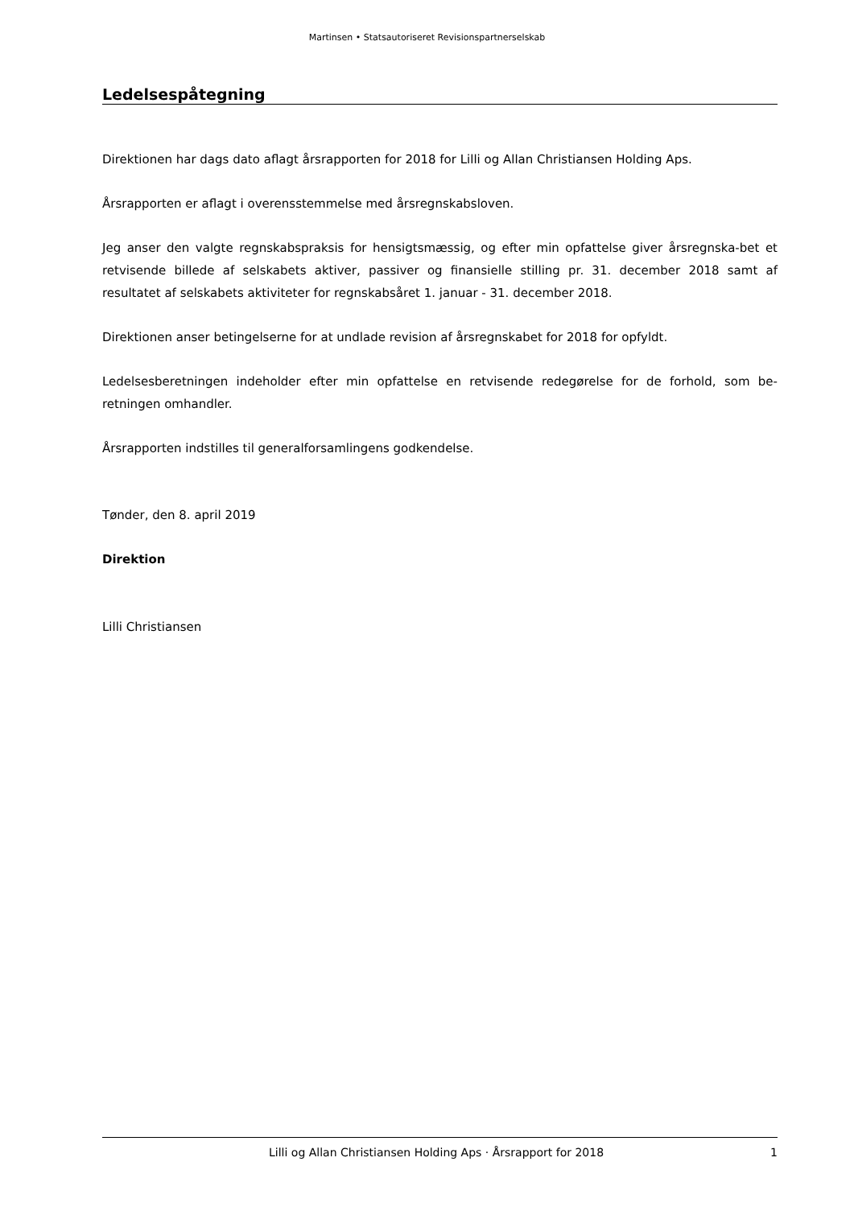Martinsen • Statsautoriseret Revisionspartnerselskab
Ledelsespåtegning
Direktionen har dags dato aflagt årsrapporten for 2018 for Lilli og Allan Christiansen Holding Aps.
Årsrapporten er aflagt i overensstemmelse med årsregnskabsloven.
Jeg anser den valgte regnskabspraksis for hensigtsmæssig, og efter min opfattelse giver årsregnska-bet et retvisende billede af selskabets aktiver, passiver og finansielle stilling pr. 31. december 2018 samt af resultatet af selskabets aktiviteter for regnskabsåret 1. januar - 31. december 2018.
Direktionen anser betingelserne for at undlade revision af årsregnskabet for 2018 for opfyldt.
Ledelsesberetningen indeholder efter min opfattelse en retvisende redegørelse for de forhold, som be-retningen omhandler.
Årsrapporten indstilles til generalforsamlingens godkendelse.
Tønder, den 8. april 2019
Direktion
Lilli Christiansen
Lilli og Allan Christiansen Holding Aps · Årsrapport for 2018 1